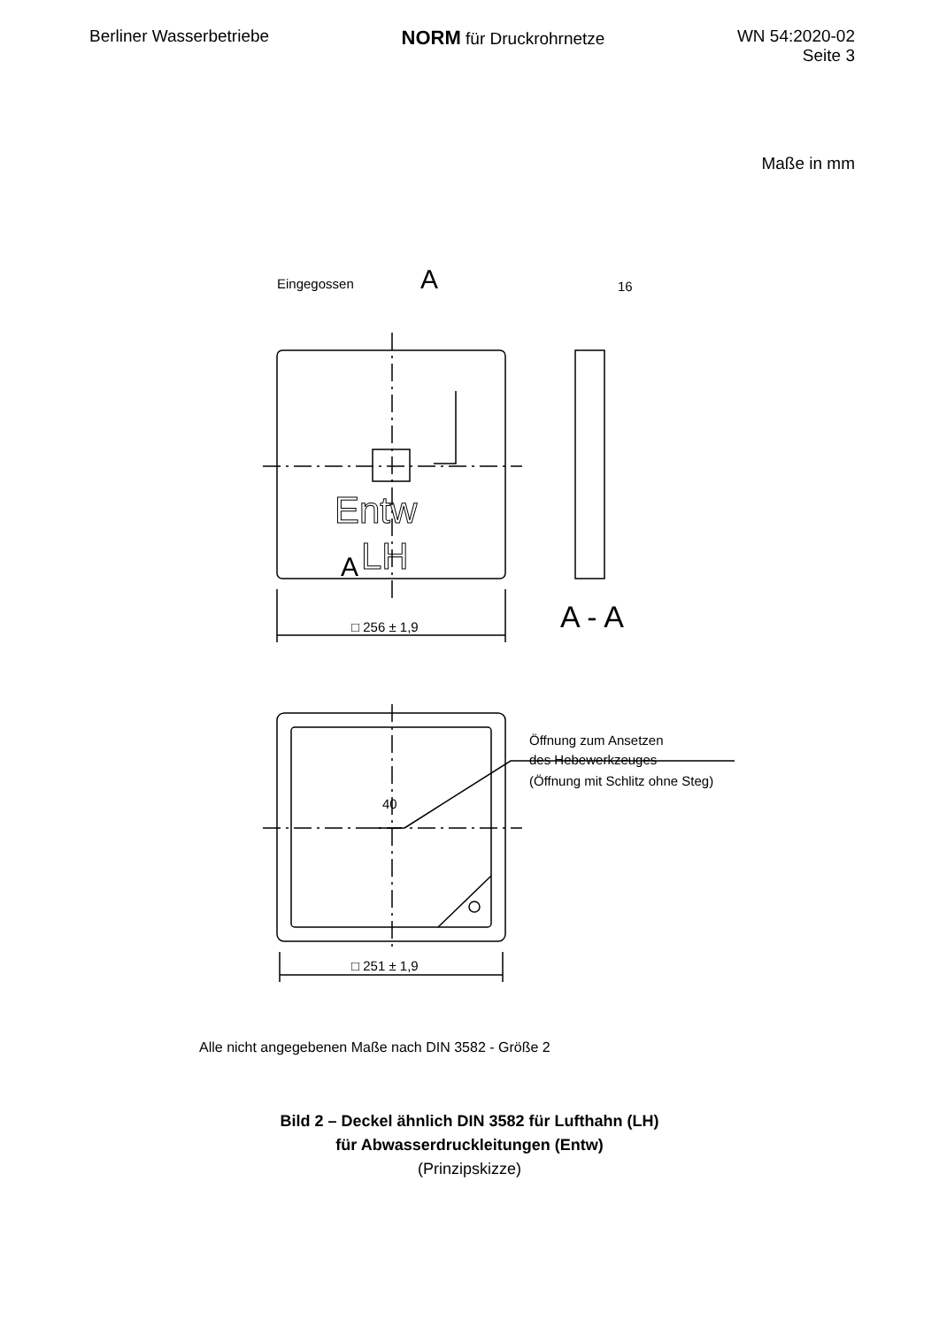Berliner Wasserbetriebe
NORM für Druckrohrnetze WN 54:2020-02
Seite 3
Maße in mm
Eingegossen
A
A
Entw
LH
16
A - A
□ 256 ± 1,9
Öffnung zum Ansetzen
des Hebewerkzeuges
(Öffnung mit Schlitz ohne Steg)
40
□ 251 ± 1,9
Alle nicht angegebenen Maße nach DIN 3582 - Größe 2
Bild 2 – Deckel ähnlich DIN 3582 für Lufthahn (LH)
für Abwasserdruckleitungen (Entw)
(Prinzipskizze)